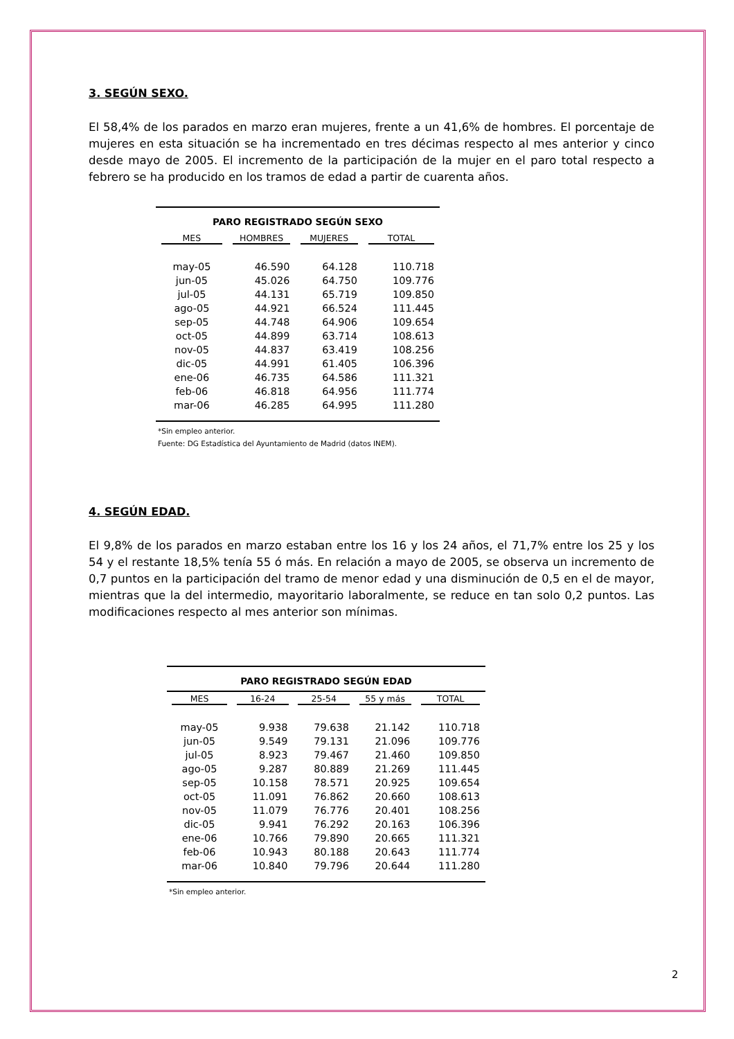3. SEGÚN SEXO.
El 58,4% de los parados en marzo eran mujeres, frente a un 41,6% de hombres. El porcentaje de mujeres en esta situación se ha incrementado en tres décimas respecto al mes anterior y cinco desde mayo de 2005. El incremento de la participación de la mujer en el paro total respecto a febrero se ha producido en los tramos de edad a partir de cuarenta años.
| PARO REGISTRADO SEGÚN SEXO | | | |
| --- | --- | --- | --- |
| MES | HOMBRES | MUJERES | TOTAL |
| may-05 | 46.590 | 64.128 | 110.718 |
| jun-05 | 45.026 | 64.750 | 109.776 |
| jul-05 | 44.131 | 65.719 | 109.850 |
| ago-05 | 44.921 | 66.524 | 111.445 |
| sep-05 | 44.748 | 64.906 | 109.654 |
| oct-05 | 44.899 | 63.714 | 108.613 |
| nov-05 | 44.837 | 63.419 | 108.256 |
| dic-05 | 44.991 | 61.405 | 106.396 |
| ene-06 | 46.735 | 64.586 | 111.321 |
| feb-06 | 46.818 | 64.956 | 111.774 |
| mar-06 | 46.285 | 64.995 | 111.280 |
*Sin empleo anterior.
Fuente: DG Estadística del Ayuntamiento de Madrid (datos INEM).
4. SEGÚN EDAD.
El 9,8% de los parados en marzo estaban entre los 16 y los 24 años, el 71,7% entre los 25 y los 54 y el restante 18,5% tenía 55 ó más. En relación a mayo de 2005, se observa un incremento de 0,7 puntos en la participación del tramo de menor edad y una disminución de 0,5 en el de mayor, mientras que la del intermedio, mayoritario laboralmente, se reduce en tan solo 0,2 puntos. Las modificaciones respecto al mes anterior son mínimas.
| PARO REGISTRADO SEGÚN EDAD | | | | |
| --- | --- | --- | --- | --- |
| MES | 16-24 | 25-54 | 55 y más | TOTAL |
| may-05 | 9.938 | 79.638 | 21.142 | 110.718 |
| jun-05 | 9.549 | 79.131 | 21.096 | 109.776 |
| jul-05 | 8.923 | 79.467 | 21.460 | 109.850 |
| ago-05 | 9.287 | 80.889 | 21.269 | 111.445 |
| sep-05 | 10.158 | 78.571 | 20.925 | 109.654 |
| oct-05 | 11.091 | 76.862 | 20.660 | 108.613 |
| nov-05 | 11.079 | 76.776 | 20.401 | 108.256 |
| dic-05 | 9.941 | 76.292 | 20.163 | 106.396 |
| ene-06 | 10.766 | 79.890 | 20.665 | 111.321 |
| feb-06 | 10.943 | 80.188 | 20.643 | 111.774 |
| mar-06 | 10.840 | 79.796 | 20.644 | 111.280 |
*Sin empleo anterior.
2